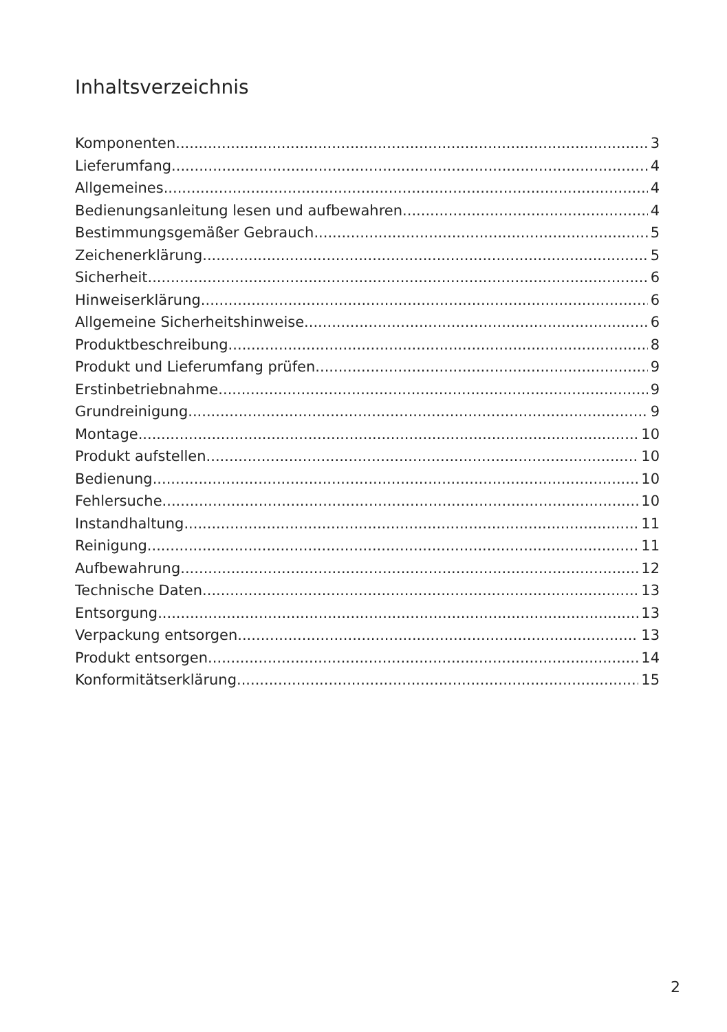Inhaltsverzeichnis
Komponenten 3
Lieferumfang 4
Allgemeines 4
Bedienungsanleitung lesen und aufbewahren 4
Bestimmungsgemäßer Gebrauch 5
Zeichenerklärung 5
Sicherheit 6
Hinweiserklärung 6
Allgemeine Sicherheitshinweise 6
Produktbeschreibung 8
Produkt und Lieferumfang prüfen 9
Erstinbetriebnahme 9
Grundreinigung 9
Montage 10
Produkt aufstellen 10
Bedienung 10
Fehlersuche 10
Instandhaltung 11
Reinigung 11
Aufbewahrung 12
Technische Daten 13
Entsorgung 13
Verpackung entsorgen 13
Produkt entsorgen 14
Konformitätserklärung 15
2